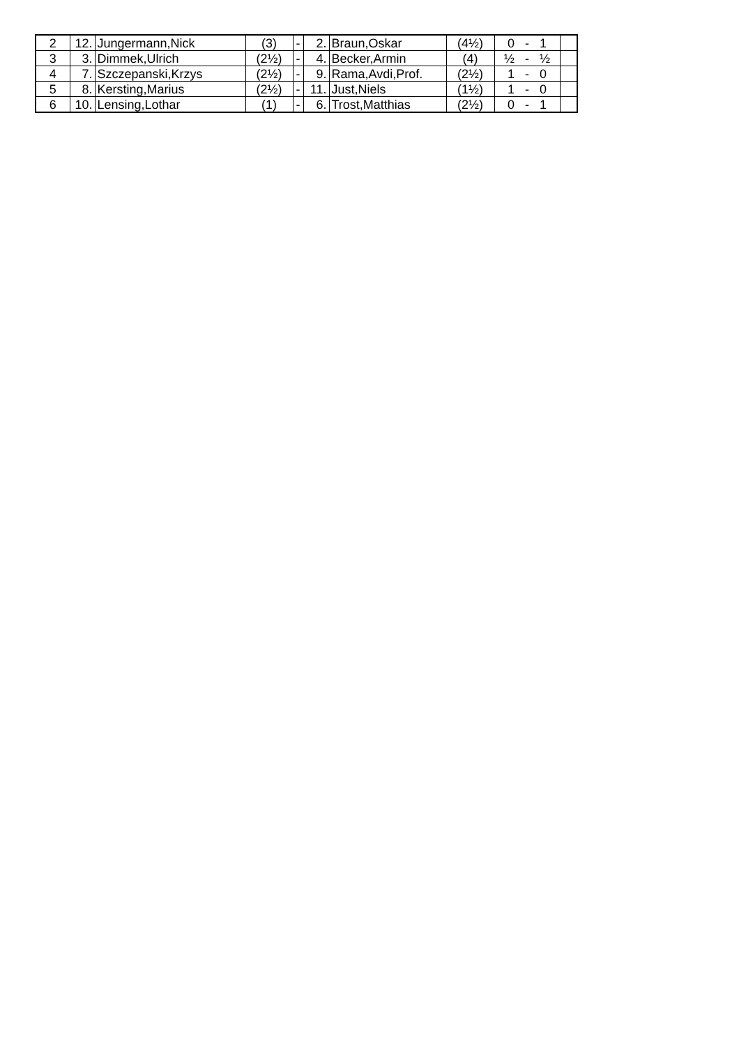| 2 | 12. | Jungermann,Nick | (3) | - | 2. | Braun,Oskar | (4½) | 0 - 1 | |
| 3 | 3. | Dimmek,Ulrich | (2½) | - | 4. | Becker,Armin | (4) | ½ - ½ | |
| 4 | 7. | Szczepanski,Krzys | (2½) | - | 9. | Rama,Avdi,Prof. | (2½) | 1 - 0 | |
| 5 | 8. | Kersting,Marius | (2½) | - | 11. | Just,Niels | (1½) | 1 - 0 | |
| 6 | 10. | Lensing,Lothar | (1) | - | 6. | Trost,Matthias | (2½) | 0 - 1 | |